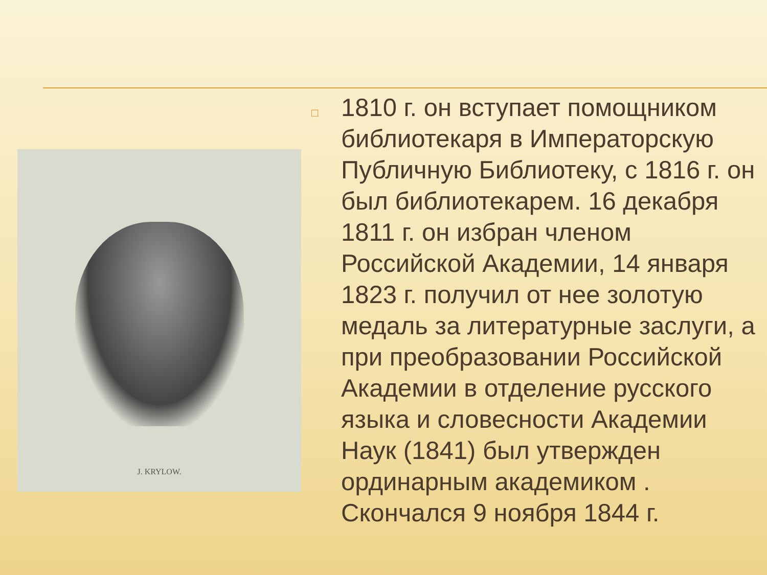J. KRYLOW.
□
1810 г. он вступает помощником библиотекаря в Императорскую Публичную Библиотеку, с 1816 г. он был библиотекарем. 16 декабря 1811 г. он избран членом Российской Академии, 14 января 1823 г. получил от нее золотую медаль за литературные заслуги, а при преобразовании Российской Академии в отделение русского языка и словесности Академии Наук (1841) был утвержден ординарным академиком . Скончался 9 ноября 1844 г.